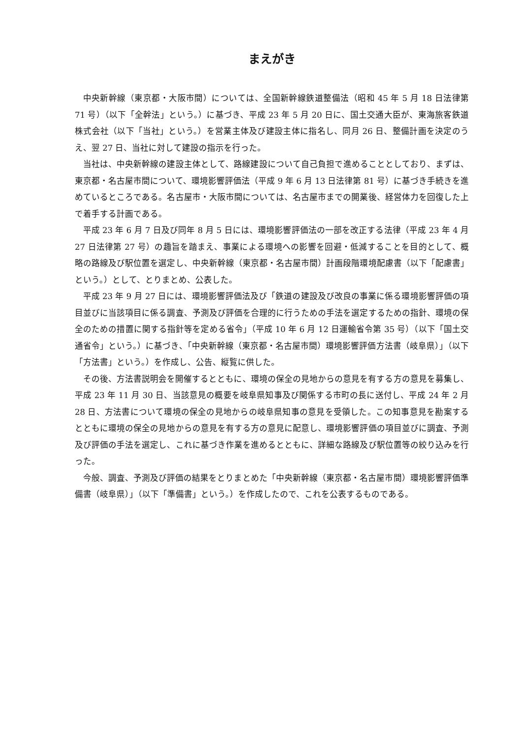まえがき
中央新幹線（東京都・大阪市間）については、全国新幹線鉄道整備法（昭和 45 年 5 月 18 日法律第 71 号）（以下「全幹法」という。）に基づき、平成 23 年 5 月 20 日に、国土交通大臣が、東海旅客鉄道株式会社（以下「当社」という。）を営業主体及び建設主体に指名し、同月 26 日、整備計画を決定のうえ、翌 27 日、当社に対して建設の指示を行った。
当社は、中央新幹線の建設主体として、路線建設について自己負担で進めることとしており、まずは、東京都・名古屋市間について、環境影響評価法（平成 9 年 6 月 13 日法律第 81 号）に基づき手続きを進めているところである。名古屋市・大阪市間については、名古屋市までの開業後、経営体力を回復した上で着手する計画である。
平成 23 年 6 月 7 日及び同年 8 月 5 日には、環境影響評価法の一部を改正する法律（平成 23 年 4 月 27 日法律第 27 号）の趣旨を踏まえ、事業による環境への影響を回避・低減することを目的として、概略の路線及び駅位置を選定し、中央新幹線（東京都・名古屋市間）計画段階環境配慮書（以下「配慮書」という。）として、とりまとめ、公表した。
平成 23 年 9 月 27 日には、環境影響評価法及び「鉄道の建設及び改良の事業に係る環境影響評価の項目並びに当該項目に係る調査、予測及び評価を合理的に行うための手法を選定するための指針、環境の保全のための措置に関する指針等を定める省令」（平成 10 年 6 月 12 日運輸省令第 35 号）（以下「国土交通省令」という。）に基づき、「中央新幹線（東京都・名古屋市間）環境影響評価方法書（岐阜県）」（以下「方法書」という。）を作成し、公告、縦覧に供した。
その後、方法書説明会を開催するとともに、環境の保全の見地からの意見を有する方の意見を募集し、平成 23 年 11 月 30 日、当該意見の概要を岐阜県知事及び関係する市町の長に送付し、平成 24 年 2 月 28 日、方法書について環境の保全の見地からの岐阜県知事の意見を受領した。この知事意見を勘案するとともに環境の保全の見地からの意見を有する方の意見に配意し、環境影響評価の項目並びに調査、予測及び評価の手法を選定し、これに基づき作業を進めるとともに、詳細な路線及び駅位置等の絞り込みを行った。
今般、調査、予測及び評価の結果をとりまとめた「中央新幹線（東京都・名古屋市間）環境影響評価準備書（岐阜県）」（以下「準備書」という。）を作成したので、これを公表するものである。